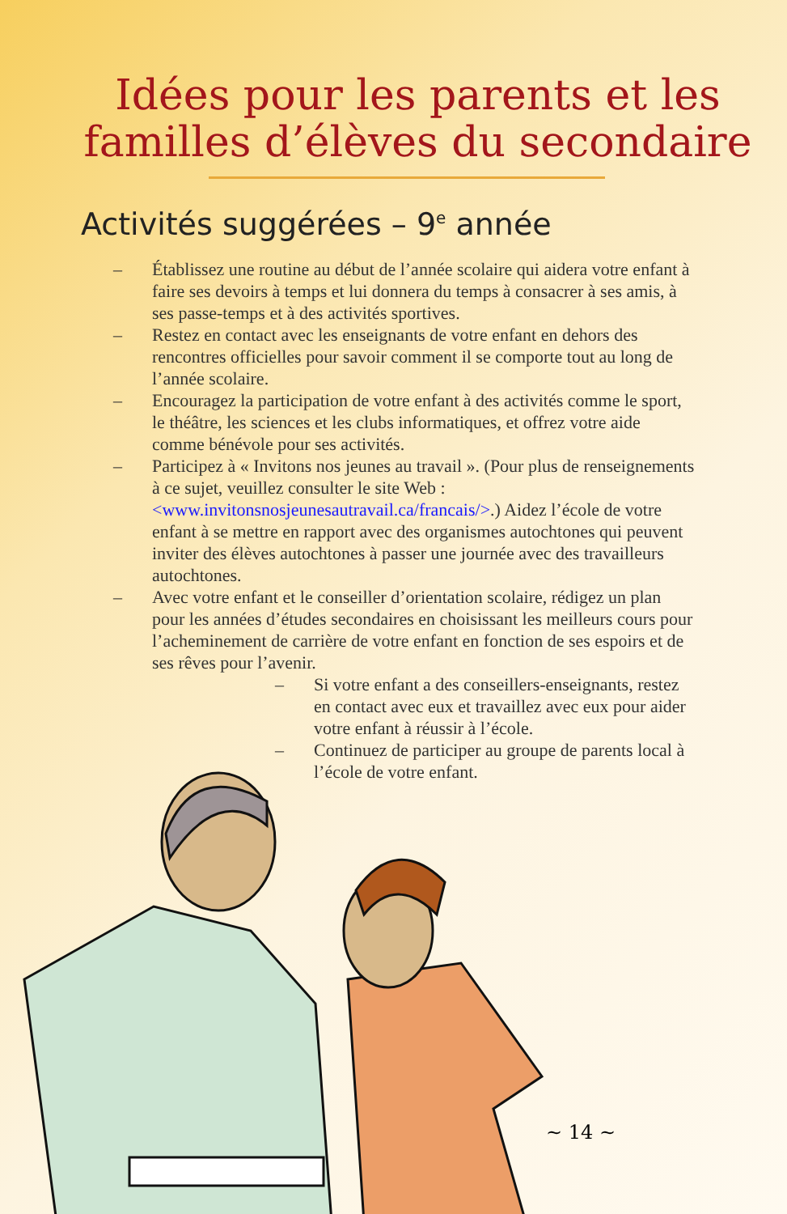Idées pour les parents et les familles d’élèves du secondaire
Activités suggérées – 9<sup>e</sup> année
– Établissez une routine au début de l’année scolaire qui aidera votre enfant à faire ses devoirs à temps et lui donnera du temps à consacrer à ses amis, à ses passe-temps et à des activités sportives.
– Restez en contact avec les enseignants de votre enfant en dehors des rencontres officielles pour savoir comment il se comporte tout au long de l’année scolaire.
– Encouragez la participation de votre enfant à des activités comme le sport, le théâtre, les sciences et les clubs informatiques, et offrez votre aide comme bénévole pour ses activités.
– Participez à « Invitons nos jeunes au travail ». (Pour plus de renseignements à ce sujet, veuillez consulter le site Web : <www.invitonsnosjeunesautravail.ca/francais/>.) Aidez l’école de votre enfant à se mettre en rapport avec des organismes autochtones qui peuvent inviter des élèves autochtones à passer une journée avec des travailleurs autochtones.
– Avec votre enfant et le conseiller d’orientation scolaire, rédigez un plan pour les années d’études secondaires en choisissant les meilleurs cours pour l’acheminement de carrière de votre enfant en fonction de ses espoirs et de ses rêves pour l’avenir.
– Si votre enfant a des conseillers-enseignants, restez en contact avec eux et travaillez avec eux pour aider votre enfant à réussir à l’école.
– Continuez de participer au groupe de parents local à l’école de votre enfant.
~ 14 ~